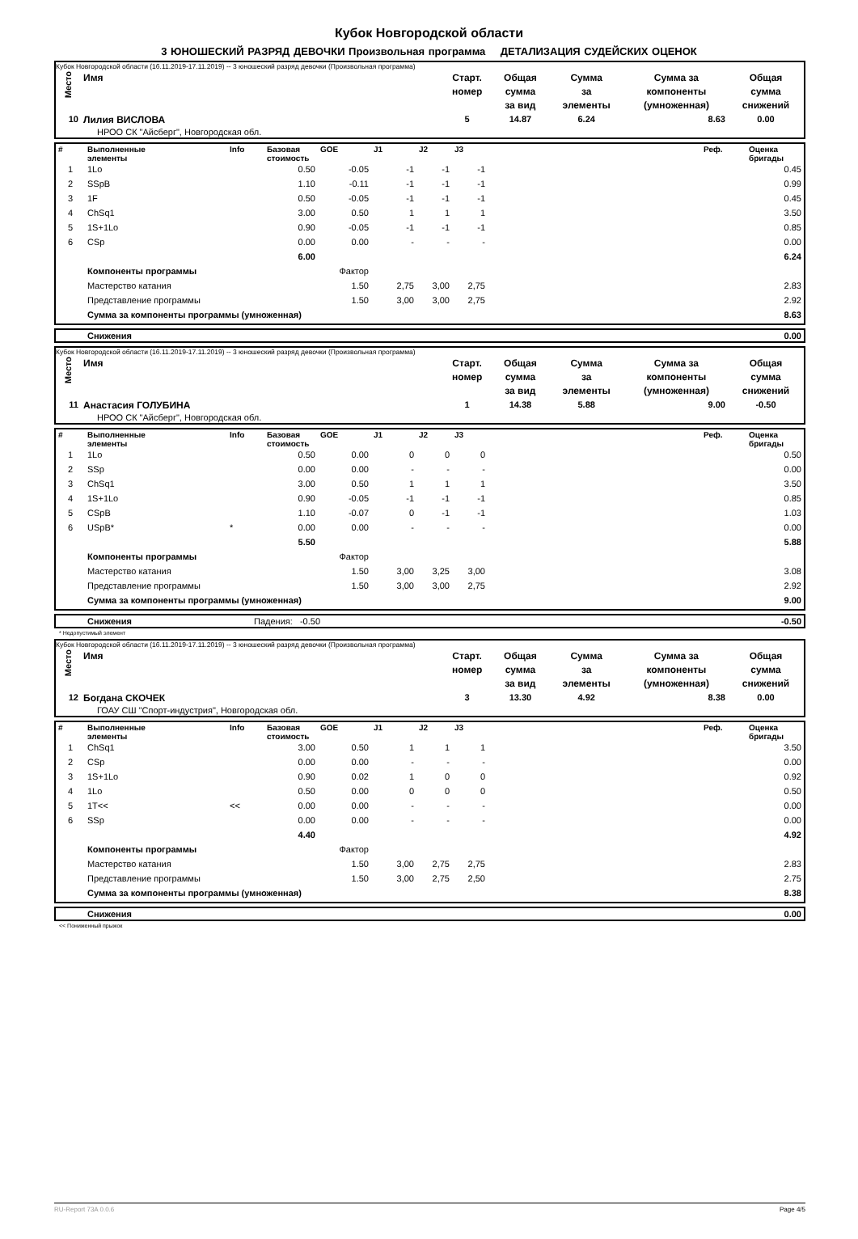Кубок Новгородской области
3 ЮНОШЕСКИЙ РАЗРЯД ДЕВОЧКИ Произвольная программа ДЕТАЛИЗАЦИЯ СУДЕЙСКИХ ОЦЕНОК
Кубок Новгородской области (16.11.2019-17.11.2019) -- 3 юношеский разряд девочки (Произвольная программа)
| Место | Имя | Старт. номер | Общая сумма за вид | Сумма за элементы | Сумма за компоненты (умноженная) | Общая сумма снижений |
| --- | --- | --- | --- | --- | --- | --- |
| 10 | Лилия ВИСЛОВА | 5 | 14.87 | 6.24 | 8.63 | 0.00 |
| | НРОО СК "Айсберг", Новгородская обл. | | | | | |
| # | Выполненные элементы | Info | Базовая стоимость | GOE | J1 | J2 | J3 | | Реф. | Оценка бригады |
| --- | --- | --- | --- | --- | --- | --- | --- | --- | --- | --- |
| 1 | 1Lo | | 0.50 | -0.05 | -1 | -1 | -1 | | | 0.45 |
| 2 | SSpB | | 1.10 | -0.11 | -1 | -1 | -1 | | | 0.99 |
| 3 | 1F | | 0.50 | -0.05 | -1 | -1 | -1 | | | 0.45 |
| 4 | ChSq1 | | 3.00 | 0.50 | 1 | 1 | 1 | | | 3.50 |
| 5 | 1S+1Lo | | 0.90 | -0.05 | -1 | -1 | -1 | | | 0.85 |
| 6 | CSp | | 0.00 | 0.00 | - | - | - | | | 0.00 |
| | | | 6.00 | | | | | | | 6.24 |
| | Компоненты программы | | | Фактор | | | | | | |
| | Мастерство катания | | | 1.50 | 2,75 | 3,00 | 2,75 | | | 2.83 |
| | Представление программы | | | 1.50 | 3,00 | 3,00 | 2,75 | | | 2.92 |
| | Сумма за компоненты программы (умноженная) | | | | | | | | | 8.63 |
| | Снижения | 0.00 |
Кубок Новгородской области (16.11.2019-17.11.2019) -- 3 юношеский разряд девочки (Произвольная программа)
| Место | Имя | Старт. номер | Общая сумма за вид | Сумма за элементы | Сумма за компоненты (умноженная) | Общая сумма снижений |
| --- | --- | --- | --- | --- | --- | --- |
| 11 | Анастасия ГОЛУБИНА | 1 | 14.38 | 5.88 | 9.00 | -0.50 |
| | НРОО СК "Айсберг", Новгородская обл. | | | | | |
| # | Выполненные элементы | Info | Базовая стоимость | GOE | J1 | J2 | J3 | | Реф. | Оценка бригады |
| --- | --- | --- | --- | --- | --- | --- | --- | --- | --- | --- |
| 1 | 1Lo | | 0.50 | 0.00 | 0 | 0 | 0 | | | 0.50 |
| 2 | SSp | | 0.00 | 0.00 | - | - | - | | | 0.00 |
| 3 | ChSq1 | | 3.00 | 0.50 | 1 | 1 | 1 | | | 3.50 |
| 4 | 1S+1Lo | | 0.90 | -0.05 | -1 | -1 | -1 | | | 0.85 |
| 5 | CSpB | | 1.10 | -0.07 | 0 | -1 | -1 | | | 1.03 |
| 6 | USpB* | * | 0.00 | 0.00 | - | - | - | | | 0.00 |
| | | | 5.50 | | | | | | | 5.88 |
| | Компоненты программы | | | Фактор | | | | | | |
| | Мастерство катания | | | 1.50 | 3,00 | 3,25 | 3,00 | | | 3.08 |
| | Представление программы | | | 1.50 | 3,00 | 3,00 | 2,75 | | | 2.92 |
| | Сумма за компоненты программы (умноженная) | | | | | | | | | 9.00 |
| | Снижения | Падения: -0.50 | -0.50 |
* Недопустимый элемент
Кубок Новгородской области (16.11.2019-17.11.2019) -- 3 юношеский разряд девочки (Произвольная программа)
| Место | Имя | Старт. номер | Общая сумма за вид | Сумма за элементы | Сумма за компоненты (умноженная) | Общая сумма снижений |
| --- | --- | --- | --- | --- | --- | --- |
| 12 | Богдана СКОЧЕК | 3 | 13.30 | 4.92 | 8.38 | 0.00 |
| | ГОАУ СШ "Спорт-индустрия", Новгородская обл. | | | | | |
| # | Выполненные элементы | Info | Базовая стоимость | GOE | J1 | J2 | J3 | | Реф. | Оценка бригады |
| --- | --- | --- | --- | --- | --- | --- | --- | --- | --- | --- |
| 1 | ChSq1 | | 3.00 | 0.50 | 1 | 1 | 1 | | | 3.50 |
| 2 | CSp | | 0.00 | 0.00 | - | - | - | | | 0.00 |
| 3 | 1S+1Lo | | 0.90 | 0.02 | 1 | 0 | 0 | | | 0.92 |
| 4 | 1Lo | | 0.50 | 0.00 | 0 | 0 | 0 | | | 0.50 |
| 5 | 1T<< | << | 0.00 | 0.00 | - | - | - | | | 0.00 |
| 6 | SSp | | 0.00 | 0.00 | - | - | - | | | 0.00 |
| | | | 4.40 | | | | | | | 4.92 |
| | Компоненты программы | | | Фактор | | | | | | |
| | Мастерство катания | | | 1.50 | 3,00 | 2,75 | 2,75 | | | 2.83 |
| | Представление программы | | | 1.50 | 3,00 | 2,75 | 2,50 | | | 2.75 |
| | Сумма за компоненты программы (умноженная) | | | | | | | | | 8.38 |
| | Снижения | 0.00 |
<< Пониженный прыжок
RU-Report 73A 0.0.6 Page 4/5